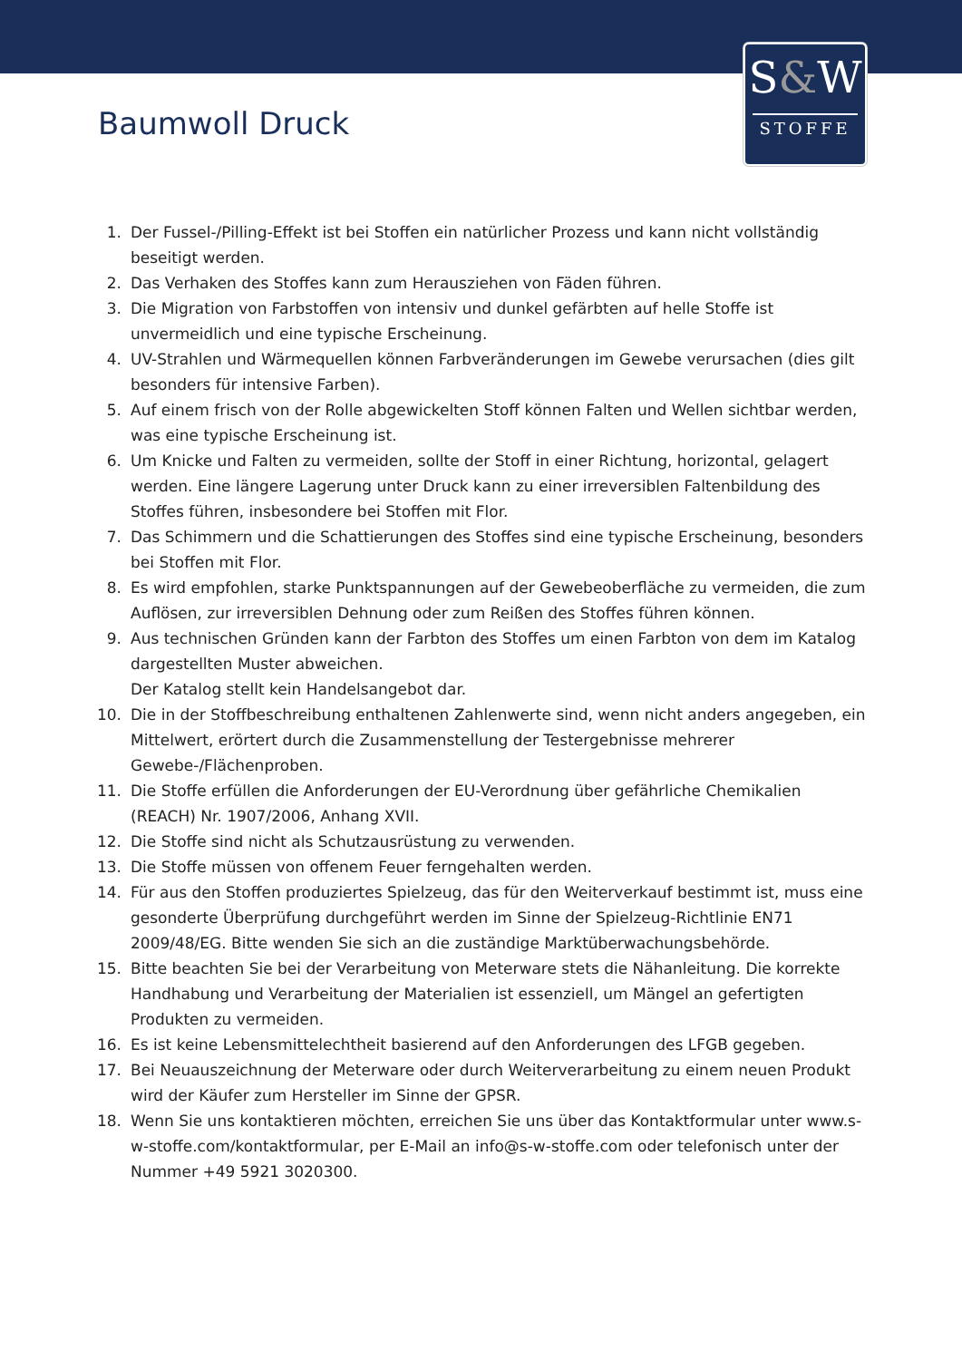S&W
STOFFE
Baumwoll Druck
1. Der Fussel-/Pilling-Effekt ist bei Stoffen ein natürlicher Prozess und kann nicht vollständig beseitigt werden.
2. Das Verhaken des Stoffes kann zum Herausziehen von Fäden führen.
3. Die Migration von Farbstoffen von intensiv und dunkel gefärbten auf helle Stoffe ist unvermeidlich und eine typische Erscheinung.
4. UV-Strahlen und Wärmequellen können Farbveränderungen im Gewebe verursachen (dies gilt besonders für intensive Farben).
5. Auf einem frisch von der Rolle abgewickelten Stoff können Falten und Wellen sichtbar werden, was eine typische Erscheinung ist.
6. Um Knicke und Falten zu vermeiden, sollte der Stoff in einer Richtung, horizontal, gelagert werden. Eine längere Lagerung unter Druck kann zu einer irreversiblen Faltenbildung des Stoffes führen, insbesondere bei Stoffen mit Flor.
7. Das Schimmern und die Schattierungen des Stoffes sind eine typische Erscheinung, besonders bei Stoffen mit Flor.
8. Es wird empfohlen, starke Punktspannungen auf der Gewebeoberfläche zu vermeiden, die zum Auflösen, zur irreversiblen Dehnung oder zum Reißen des Stoffes führen können.
9. Aus technischen Gründen kann der Farbton des Stoffes um einen Farbton von dem im Katalog dargestellten Muster abweichen.
Der Katalog stellt kein Handelsangebot dar.
10. Die in der Stoffbeschreibung enthaltenen Zahlenwerte sind, wenn nicht anders angegeben, ein Mittelwert, erörtert durch die Zusammenstellung der Testergebnisse mehrerer Gewebe-/Flächenproben.
11. Die Stoffe erfüllen die Anforderungen der EU-Verordnung über gefährliche Chemikalien (REACH) Nr. 1907/2006, Anhang XVII.
12. Die Stoffe sind nicht als Schutzausrüstung zu verwenden.
13. Die Stoffe müssen von offenem Feuer ferngehalten werden.
14. Für aus den Stoffen produziertes Spielzeug, das für den Weiterverkauf bestimmt ist, muss eine gesonderte Überprüfung durchgeführt werden im Sinne der Spielzeug-Richtlinie EN71 2009/48/EG. Bitte wenden Sie sich an die zuständige Marktüberwachungsbehörde.
15. Bitte beachten Sie bei der Verarbeitung von Meterware stets die Nähanleitung. Die korrekte Handhabung und Verarbeitung der Materialien ist essenziell, um Mängel an gefertigten Produkten zu vermeiden.
16. Es ist keine Lebensmittelechtheit basierend auf den Anforderungen des LFGB gegeben.
17. Bei Neuauszeichnung der Meterware oder durch Weiterverarbeitung zu einem neuen Produkt wird der Käufer zum Hersteller im Sinne der GPSR.
18. Wenn Sie uns kontaktieren möchten, erreichen Sie uns über das Kontaktformular unter www.s-w-stoffe.com/kontaktformular, per E-Mail an info@s-w-stoffe.com oder telefonisch unter der Nummer +49 5921 3020300.